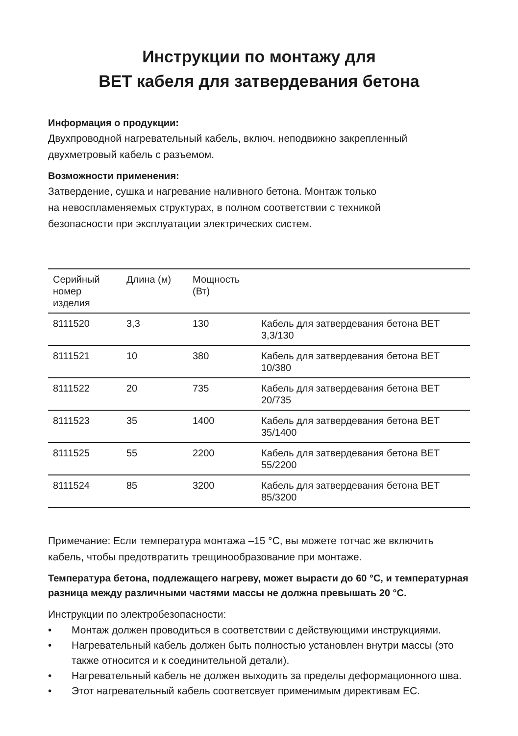Инструкции по монтажу для
BET кабеля для затвердевания бетона
Информация о продукции:
Двухпроводной нагревательный кабель, включ. неподвижно закрепленный двухметровый кабель с разъемом.
Возможности применения:
Затвердение, сушка и нагревание наливного бетона. Монтаж только
на невоспламеняемых структурах, в полном соответствии с техникой
безопасности при эксплуатации электрических систем.
| Серийный номер изделия | Длина (м) | Мощность (Вт) | |
| --- | --- | --- | --- |
| 8111520 | 3,3 | 130 | Кабель для затвердевания бетона BET 3,3/130 |
| 8111521 | 10 | 380 | Кабель для затвердевания бетона BET 10/380 |
| 8111522 | 20 | 735 | Кабель для затвердевания бетона BET 20/735 |
| 8111523 | 35 | 1400 | Кабель для затвердевания бетона BET 35/1400 |
| 8111525 | 55 | 2200 | Кабель для затвердевания бетона BET 55/2200 |
| 8111524 | 85 | 3200 | Кабель для затвердевания бетона BET 85/3200 |
Примечание: Если температура монтажа –15 °C, вы можете тотчас же включить кабель, чтобы предотвратить трещинообразование при монтаже.
Температура бетона, подлежащего нагреву, может вырасти до 60 °C, и температурная разница между различными частями массы не должна превышать 20 °C.
Инструкции по электробезопасности:
• Монтаж должен проводиться в соответствии с действующими инструкциями.
• Нагревательный кабель должен быть полностью установлен внутри массы (это также относится и к соединительной детали).
• Нагревательный кабель не должен выходить за пределы деформационного шва.
• Этот нагревательный кабель соответсвует применимым директивам ЕС.